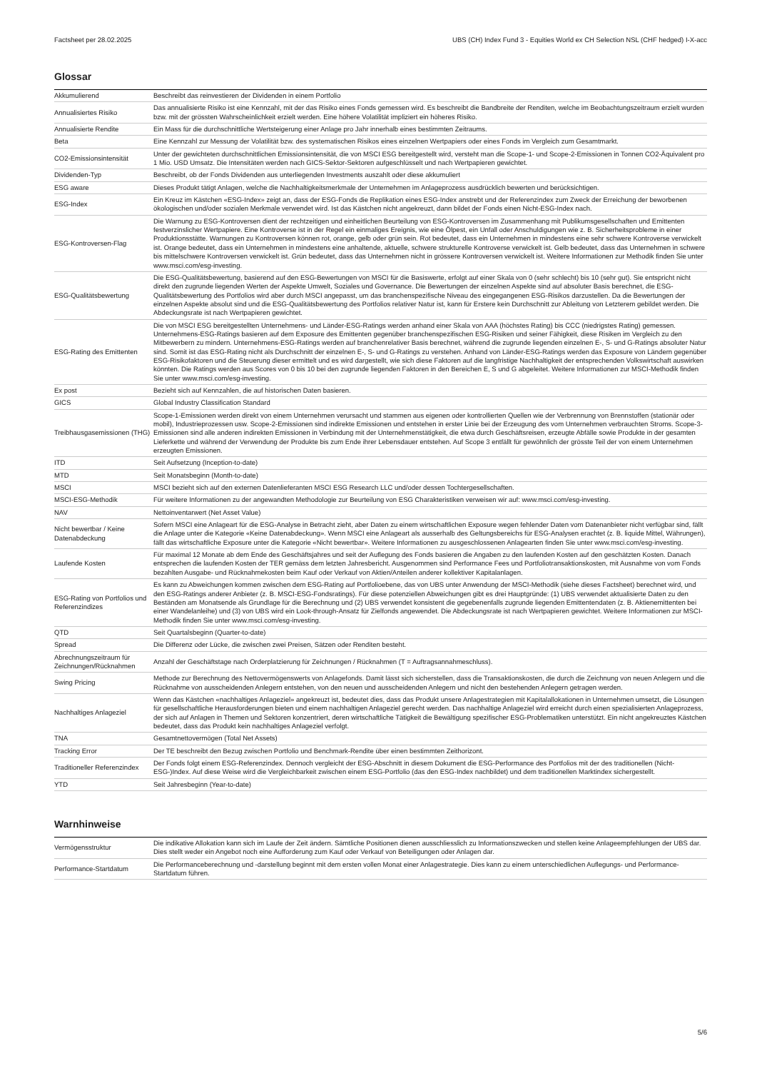Factsheet per 28.02.2025 UBS (CH) Index Fund 3 - Equities World ex CH Selection NSL (CHF hedged) I-X-acc
Glossar
| Akkumulierend | Beschreibt das reinvestieren der Dividenden in einem Portfolio |
| Annualisiertes Risiko | Das annualisierte Risiko ist eine Kennzahl, mit der das Risiko eines Fonds gemessen wird. Es beschreibt die Bandbreite der Renditen, welche im Beobachtungszeitraum erzielt wurden bzw. mit der grössten Wahrscheinlichkeit erzielt werden. Eine höhere Volatilität impliziert ein höheres Risiko. |
| Annualisierte Rendite | Ein Mass für die durchschnittliche Wertsteigerung einer Anlage pro Jahr innerhalb eines bestimmten Zeitraums. |
| Beta | Eine Kennzahl zur Messung der Volatilität bzw. des systematischen Risikos eines einzelnen Wertpapiers oder eines Fonds im Vergleich zum Gesamtmarkt. |
| CO2-Emissionsintensität | Unter der gewichteten durchschnittlichen Emissionsintensität, die von MSCI ESG bereitgestellt wird, versteht man die Scope-1- und Scope-2-Emissionen in Tonnen CO2-Äquivalent pro 1 Mio. USD Umsatz. Die Intensitäten werden nach GICS-Sektor-Sektoren aufgeschlüsselt und nach Wertpapieren gewichtet. |
| Dividenden-Typ | Beschreibt, ob der Fonds Dividenden aus unterliegenden Investments auszahlt oder diese akkumuliert |
| ESG aware | Dieses Produkt tätigt Anlagen, welche die Nachhaltigkeitsmerkmale der Unternehmen im Anlageprozess ausdrücklich bewerten und berücksichtigen. |
| ESG-Index | Ein Kreuz im Kästchen «ESG-Index» zeigt an, dass der ESG-Fonds die Replikation eines ESG-Index anstrebt und der Referenzindex zum Zweck der Erreichung der beworbenen ökologischen und/oder sozialen Merkmale verwendet wird. Ist das Kästchen nicht angekreuzt, dann bildet der Fonds einen Nicht-ESG-Index nach. |
| ESG-Kontroversen-Flag | Die Warnung zu ESG-Kontroversen dient der rechtzeitigen und einheitlichen Beurteilung von ESG-Kontroversen im Zusammenhang mit Publikumsgesellschaften und Emittenten festverzinslicher Wertpapiere. Eine Kontroverse ist in der Regel ein einmaliges Ereignis, wie eine Ölpest, ein Unfall oder Anschuldigungen wie z. B. Sicherheitsprobleme in einer Produktionsstätte. Warnungen zu Kontroversen können rot, orange, gelb oder grün sein. Rot bedeutet, dass ein Unternehmen in mindestens eine sehr schwere Kontroverse verwickelt ist. Orange bedeutet, dass ein Unternehmen in mindestens eine anhaltende, aktuelle, schwere strukturelle Kontroverse verwickelt ist. Gelb bedeutet, dass das Unternehmen in schwere bis mittelschwere Kontroversen verwickelt ist. Grün bedeutet, dass das Unternehmen nicht in grössere Kontroversen verwickelt ist. Weitere Informationen zur Methodik finden Sie unter www.msci.com/esg-investing. |
| ESG-Qualitätsbewertung | Die ESG-Qualitätsbewertung, basierend auf den ESG-Bewertungen von MSCI für die Basiswerte, erfolgt auf einer Skala von 0 (sehr schlecht) bis 10 (sehr gut). Sie entspricht nicht direkt den zugrunde liegenden Werten der Aspekte Umwelt, Soziales und Governance. Die Bewertungen der einzelnen Aspekte sind auf absoluter Basis berechnet, die ESG-Qualitätsbewertung des Portfolios wird aber durch MSCI angepasst, um das branchenspezifische Niveau des eingegangenen ESG-Risikos darzustellen. Da die Bewertungen der einzelnen Aspekte absolut sind und die ESG-Qualitätsbewertung des Portfolios relativer Natur ist, kann für Erstere kein Durchschnitt zur Ableitung von Letzterem gebildet werden. Die Abdeckungsrate ist nach Wertpapieren gewichtet. |
| ESG-Rating des Emittenten | Die von MSCI ESG bereitgestellten Unternehmens- und Länder-ESG-Ratings werden anhand einer Skala von AAA (höchstes Rating) bis CCC (niedrigstes Rating) gemessen. Unternehmens-ESG-Ratings basieren auf dem Exposure des Emittenten gegenüber branchenspezifischen ESG-Risiken und seiner Fähigkeit, diese Risiken im Vergleich zu den Mitbewerbern zu mindern. Unternehmens-ESG-Ratings werden auf branchenrelativer Basis berechnet, während die zugrunde liegenden einzelnen E-, S- und G-Ratings absoluter Natur sind. Somit ist das ESG-Rating nicht als Durchschnitt der einzelnen E-, S- und G-Ratings zu verstehen. Anhand von Länder-ESG-Ratings werden das Exposure von Ländern gegenüber ESG-Risikofaktoren und die Steuerung dieser ermittelt und es wird dargestellt, wie sich diese Faktoren auf die langfristige Nachhaltigkeit der entsprechenden Volkswirtschaft auswirken könnten. Die Ratings werden aus Scores von 0 bis 10 bei den zugrunde liegenden Faktoren in den Bereichen E, S und G abgeleitet. Weitere Informationen zur MSCI-Methodik finden Sie unter www.msci.com/esg-investing. |
| Ex post | Bezieht sich auf Kennzahlen, die auf historischen Daten basieren. |
| GICS | Global Industry Classification Standard |
| Treibhausgasemissionen (THG) | Scope-1-Emissionen werden direkt von einem Unternehmen verursacht und stammen aus eigenen oder kontrollierten Quellen wie der Verbrennung von Brennstoffen (stationär oder mobil), Industrieprozessen usw. Scope-2-Emissionen sind indirekte Emissionen und entstehen in erster Linie bei der Erzeugung des vom Unternehmen verbrauchten Stroms. Scope-3-Emissionen sind alle anderen indirekten Emissionen in Verbindung mit der Unternehmenstätigkeit, die etwa durch Geschäftsreisen, erzeugte Abfälle sowie Produkte in der gesamten Lieferkette und während der Verwendung der Produkte bis zum Ende ihrer Lebensdauer entstehen. Auf Scope 3 entfällt für gewöhnlich der grösste Teil der von einem Unternehmen erzeugten Emissionen. |
| ITD | Seit Aufsetzung (Inception-to-date) |
| MTD | Seit Monatsbeginn (Month-to-date) |
| MSCI | MSCI bezieht sich auf den externen Datenlieferanten MSCI ESG Research LLC und/oder dessen Tochtergesellschaften. |
| MSCI-ESG-Methodik | Für weitere Informationen zu der angewandten Methodologie zur Beurteilung von ESG Charakteristiken verweisen wir auf: www.msci.com/esg-investing. |
| NAV | Nettoinventarwert (Net Asset Value) |
| Nicht bewertbar / Keine Datenabdeckung | Sofern MSCI eine Anlageart für die ESG-Analyse in Betracht zieht, aber Daten zu einem wirtschaftlichen Exposure wegen fehlender Daten vom Datenanbieter nicht verfügbar sind, fällt die Anlage unter die Kategorie «Keine Datenabdeckung». Wenn MSCI eine Anlageart als ausserhalb des Geltungsbereichs für ESG-Analysen erachtet (z. B. liquide Mittel, Währungen), fällt das wirtschaftliche Exposure unter die Kategorie «Nicht bewertbar». Weitere Informationen zu ausgeschlossenen Anlagearten finden Sie unter www.msci.com/esg-investing. |
| Laufende Kosten | Für maximal 12 Monate ab dem Ende des Geschäftsjahres und seit der Auflegung des Fonds basieren die Angaben zu den laufenden Kosten auf den geschätzten Kosten. Danach entsprechen die laufenden Kosten der TER gemäss dem letzten Jahresbericht. Ausgenommen sind Performance Fees und Portfoliotransaktionskosten, mit Ausnahme von vom Fonds bezahlten Ausgabe- und Rücknahmekosten beim Kauf oder Verkauf von Aktien/Anteilen anderer kollektiver Kapitalanlagen. |
| ESG-Rating von Portfolios und Referenzindizes | Es kann zu Abweichungen kommen zwischen dem ESG-Rating auf Portfolioebene, das von UBS unter Anwendung der MSCI-Methodik (siehe dieses Factsheet) berechnet wird, und den ESG-Ratings anderer Anbieter (z. B. MSCI-ESG-Fondsratings). Für diese potenziellen Abweichungen gibt es drei Hauptgründe: (1) UBS verwendet aktualisierte Daten zu den Beständen am Monatsende als Grundlage für die Berechnung und (2) UBS verwendet konsistent die gegebenenfalls zugrunde liegenden Emittentendaten (z. B. Aktienemittenten bei einer Wandelanleihe) und (3) von UBS wird ein Look-through-Ansatz für Zielfonds angewendet. Die Abdeckungsrate ist nach Wertpapieren gewichtet. Weitere Informationen zur MSCI-Methodik finden Sie unter www.msci.com/esg-investing. |
| QTD | Seit Quartalsbeginn (Quarter-to-date) |
| Spread | Die Differenz oder Lücke, die zwischen zwei Preisen, Sätzen oder Renditen besteht. |
| Abrechnungszeitraum für Zeichnungen/Rücknahmen | Anzahl der Geschäftstage nach Orderplatzierung für Zeichnungen / Rücknahmen (T = Auftragsannahmeschluss). |
| Swing Pricing | Methode zur Berechnung des Nettovermögenswerts von Anlagefonds. Damit lässt sich sicherstellen, dass die Transaktionskosten, die durch die Zeichnung von neuen Anlegern und die Rücknahme von ausscheidenden Anlegern entstehen, von den neuen und ausscheidenden Anlegern und nicht den bestehenden Anlegern getragen werden. |
| Nachhaltiges Anlageziel | Wenn das Kästchen «nachhaltiges Anlageziel» angekreuzt ist, bedeutet dies, dass das Produkt unsere Anlagestrategien mit Kapitalallokationen in Unternehmen umsetzt, die Lösungen für gesellschaftliche Herausforderungen bieten und einem nachhaltigen Anlageziel gerecht werden. Das nachhaltige Anlageziel wird erreicht durch einen spezialisierten Anlageprozess, der sich auf Anlagen in Themen und Sektoren konzentriert, deren wirtschaftliche Tätigkeit die Bewältigung spezifischer ESG-Problematiken unterstützt. Ein nicht angekreuztes Kästchen bedeutet, dass das Produkt kein nachhaltiges Anlageziel verfolgt. |
| TNA | Gesamtnettovermögen (Total Net Assets) |
| Tracking Error | Der TE beschreibt den Bezug zwischen Portfolio und Benchmark-Rendite über einen bestimmten Zeithorizont. |
| Traditioneller Referenzindex | Der Fonds folgt einem ESG-Referenzindex. Dennoch vergleicht der ESG-Abschnitt in diesem Dokument die ESG-Performance des Portfolios mit der des traditionellen (Nicht-ESG-)Index. Auf diese Weise wird die Vergleichbarkeit zwischen einem ESG-Portfolio (das den ESG-Index nachbildet) und dem traditionellen Marktindex sichergestellt. |
| YTD | Seit Jahresbeginn (Year-to-date) |
Warnhinweise
| Vermögensstruktur | Die indikative Allokation kann sich im Laufe der Zeit ändern. Sämtliche Positionen dienen ausschliesslich zu Informationszwecken und stellen keine Anlageempfehlungen der UBS dar. Dies stellt weder ein Angebot noch eine Aufforderung zum Kauf oder Verkauf von Beteiligungen oder Anlagen dar. |
| Performance-Startdatum | Die Performanceberechnung und -darstellung beginnt mit dem ersten vollen Monat einer Anlagestrategie. Dies kann zu einem unterschiedlichen Auflegungs- und Performance-Startdatum führen. |
5/6